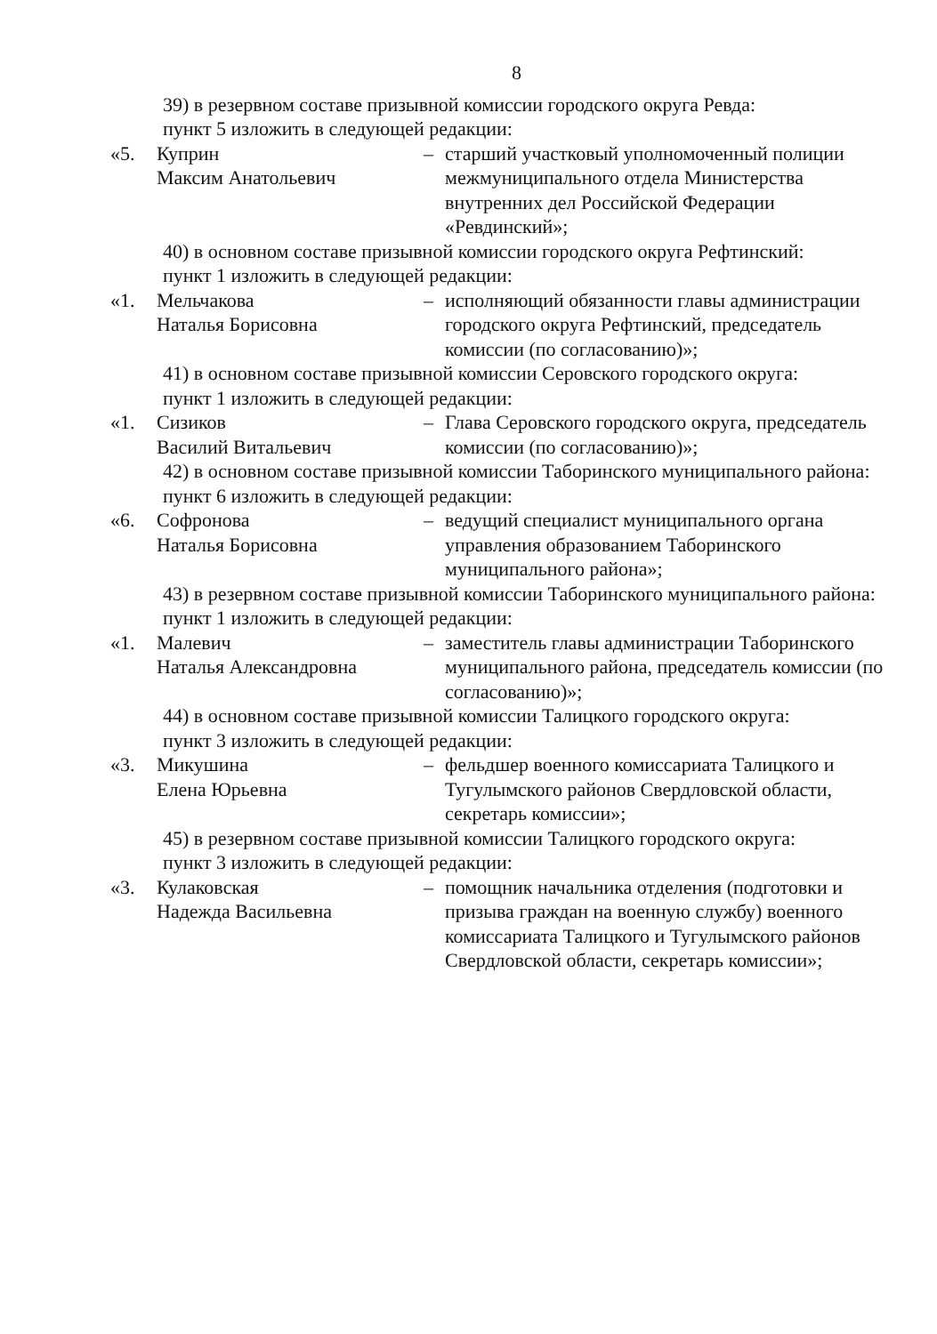8
39) в резервном составе призывной комиссии городского округа Ревда:
пункт 5 изложить в следующей редакции:
«5. Куприн
Максим Анатольевич
– старший участковый уполномоченный полиции межмуниципального отдела Министерства внутренних дел Российской Федерации «Ревдинский»;
40) в основном составе призывной комиссии городского округа Рефтинский:
пункт 1 изложить в следующей редакции:
«1. Мельчакова
Наталья Борисовна
– исполняющий обязанности главы администрации городского округа Рефтинский, председатель комиссии (по согласованию)»;
41) в основном составе призывной комиссии Серовского городского округа:
пункт 1 изложить в следующей редакции:
«1. Сизиков
Василий Витальевич
– Глава Серовского городского округа, председатель комиссии (по согласованию)»;
42) в основном составе призывной комиссии Таборинского муниципального района:
пункт 6 изложить в следующей редакции:
«6. Софронова
Наталья Борисовна
– ведущий специалист муниципального органа управления образованием Таборинского муниципального района»;
43) в резервном составе призывной комиссии Таборинского муниципального района:
пункт 1 изложить в следующей редакции:
«1. Малевич
Наталья Александровна
– заместитель главы администрации Таборинского муниципального района, председатель комиссии (по согласованию)»;
44) в основном составе призывной комиссии Талицкого городского округа:
пункт 3 изложить в следующей редакции:
«3. Микушина
Елена Юрьевна
– фельдшер военного комиссариата Талицкого и Тугулымского районов Свердловской области, секретарь комиссии»;
45) в резервном составе призывной комиссии Талицкого городского округа:
пункт 3 изложить в следующей редакции:
«3. Кулаковская
Надежда Васильевна
– помощник начальника отделения (подготовки и призыва граждан на военную службу) военного комиссариата Талицкого и Тугулымского районов Свердловской области, секретарь комиссии»;